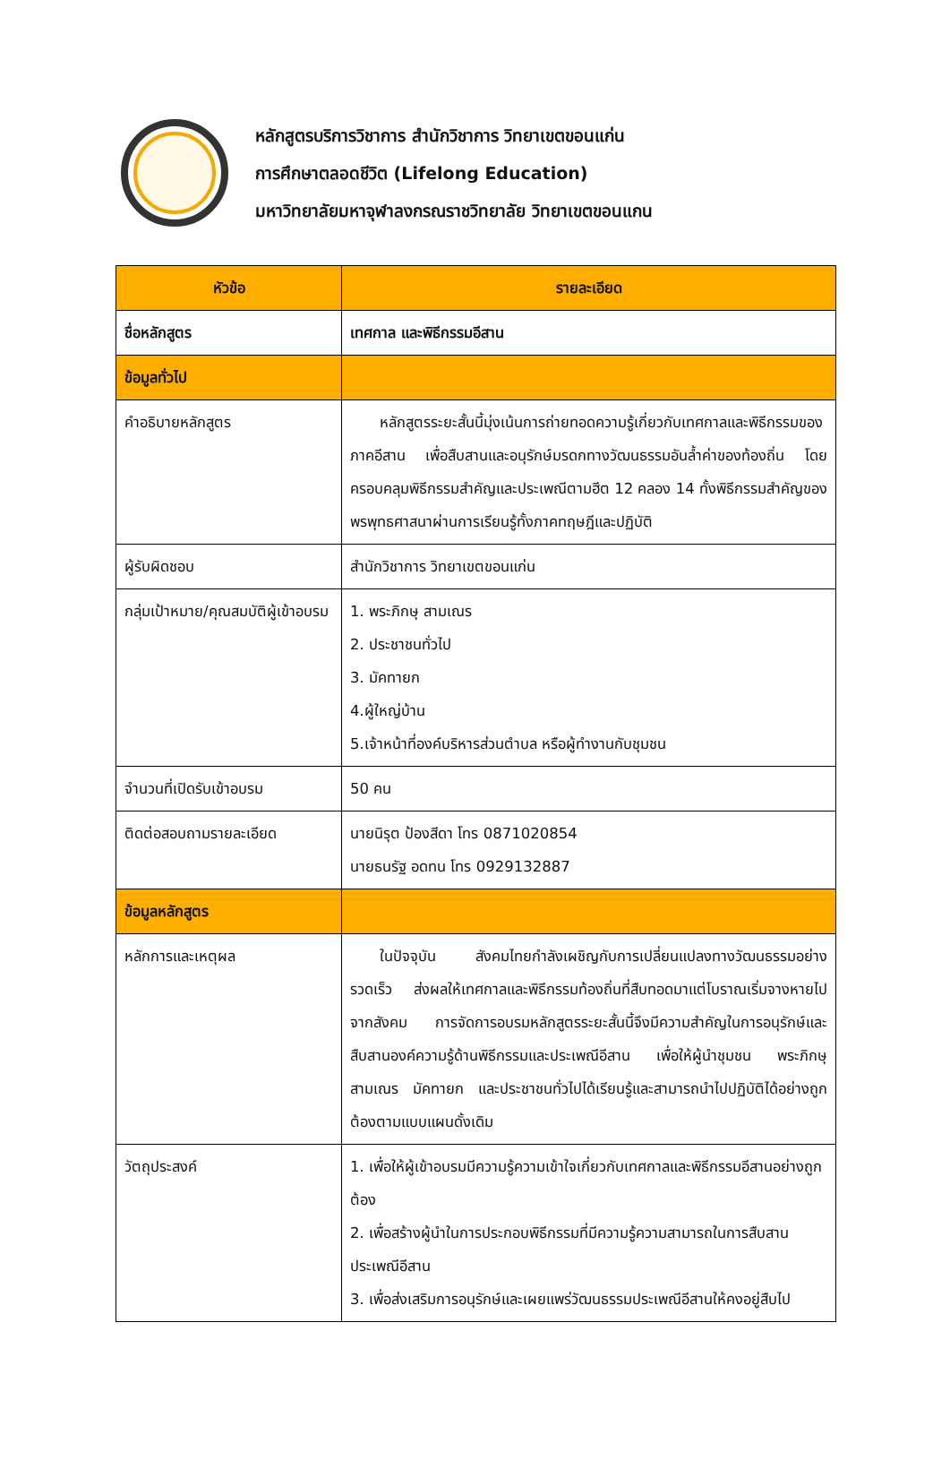หลักสูตรบริการวิชาการ สำนักวิชาการ วิทยาเขตขอนแก่น
การศึกษาตลอดชีวิต (Lifelong Education)
มหาวิทยาลัยมหาจุฬาลงกรณราชวิทยาลัย วิทยาเขตขอนแกน
| หัวข้อ | รายละเอียด |
| --- | --- |
| ชื่อหลักสูตร | เทศกาล และพิธีกรรมอีสาน |
| ข้อมูลทั่วไป | |
| คำอธิบายหลักสูตร | หลักสูตรระยะสั้นนี้มุ่งเน้นการถ่ายทอดความรู้เกี่ยวกับเทศกาลและพิธีกรรมของภาคอีสาน เพื่อสืบสานและอนุรักษ์มรดกทางวัฒนธรรมอันล้ำค่าของท้องถิ่น โดยครอบคลุมพิธีกรรมสำคัญและประเพณีตามฮีต 12 คลอง 14 ทั้งพิธีกรรมสำคัญของพรพุทธศาสนาผ่านการเรียนรู้ทั้งภาคทฤษฎีและปฏิบัติ |
| ผู้รับผิดชอบ | สำนักวิชาการ วิทยาเขตขอนแก่น |
| กลุ่มเป้าหมาย/คุณสมบัติผู้เข้าอบรม | 1. พระภิกษุ สามเณร 2. ประชาชนทั่วไป 3. มัคทายก 4.ผู้ใหญ่บ้าน 5.เจ้าหน้าที่องค์บริหารส่วนตำบล หรือผู้ทำงานกับชุมชน |
| จำนวนที่เปิดรับเข้าอบรม | 50 คน |
| ติดต่อสอบถามรายละเอียด | นายนิรุต ป้องสีดา โทร 0871020854 นายธนรัฐ อดทน โทร 0929132887 |
| ข้อมูลหลักสูตร | |
| หลักการและเหตุผล | ในปัจจุบัน สังคมไทยกำลังเผชิญกับการเปลี่ยนแปลงทางวัฒนธรรมอย่างรวดเร็ว ส่งผลให้เทศกาลและพิธีกรรมท้องถิ่นที่สืบทอดมาแต่โบราณเริ่มจางหายไปจากสังคม การจัดการอบรมหลักสูตรระยะสั้นนี้จึงมีความสำคัญในการอนุรักษ์และสืบสานองค์ความรู้ด้านพิธีกรรมและประเพณีอีสาน เพื่อให้ผู้นำชุมชน พระภิกษุ สามเณร มัคทายก และประชาชนทั่วไปได้เรียนรู้และสามารถนำไปปฏิบัติได้อย่างถูกต้องตามแบบแผนดั้งเดิม |
| วัตถุประสงค์ | 1. เพื่อให้ผู้เข้าอบรมมีความรู้ความเข้าใจเกี่ยวกับเทศกาลและพิธีกรรมอีสานอย่างถูกต้อง 2. เพื่อสร้างผู้นำในการประกอบพิธีกรรมที่มีความรู้ความสามารถในการสืบสานประเพณีอีสาน 3. เพื่อส่งเสริมการอนุรักษ์และเผยแพร่วัฒนธรรมประเพณีอีสานให้คงอยู่สืบไป |